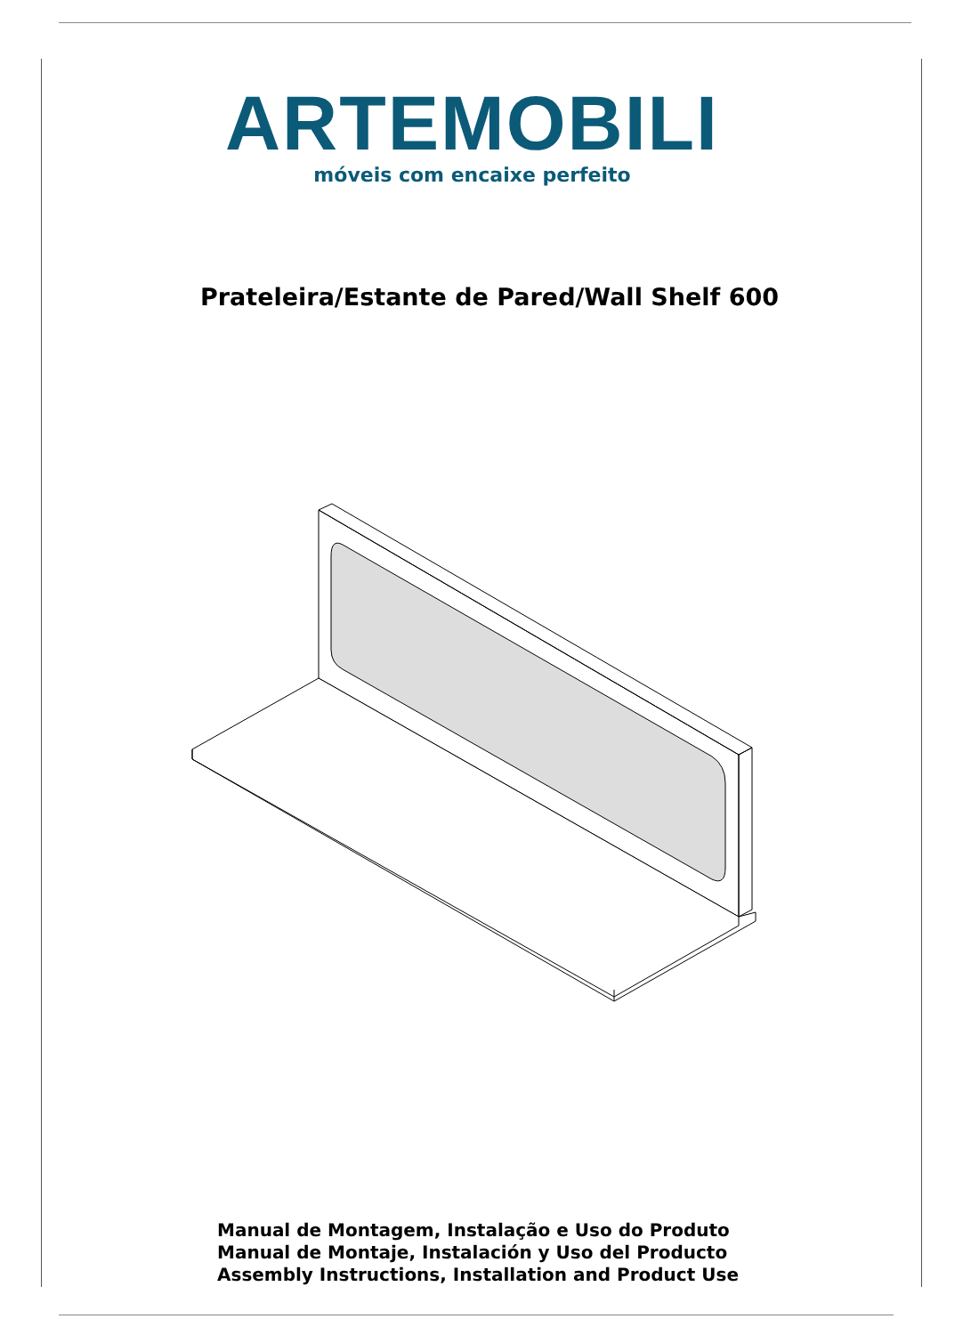ARTEMOBILI
móveis com encaixe perfeito
Prateleira/Estante de Pared/Wall Shelf 600
Manual de Montagem, Instalação e Uso do Produto
Manual de Montaje, Instalación y Uso del Producto
Assembly Instructions, Installation and Product Use